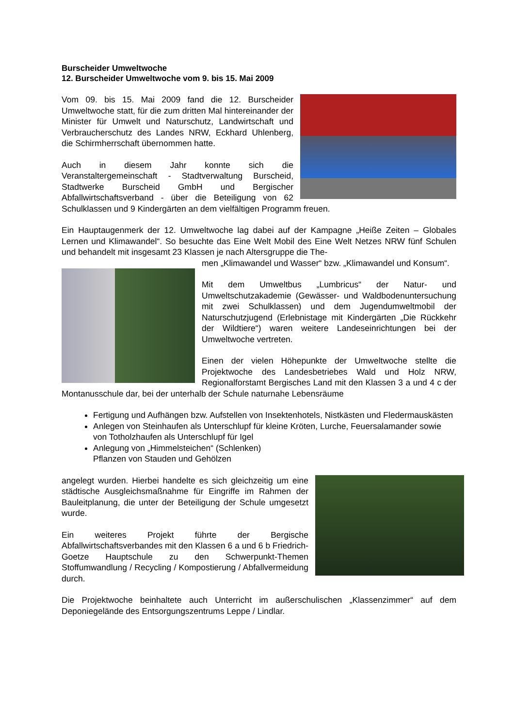Burscheider Umweltwoche
12. Burscheider Umweltwoche vom 9. bis 15. Mai 2009
Vom 09. bis 15. Mai 2009 fand die 12. Burscheider Umweltwoche statt, für die zum dritten Mal hintereinander der Minister für Umwelt und Naturschutz, Landwirtschaft und Verbraucherschutz des Landes NRW, Eckhard Uhlenberg, die Schirmherrschaft übernommen hatte.
Auch in diesem Jahr konnte sich die Veranstaltergemeinschaft - Stadtverwaltung Burscheid, Stadtwerke Burscheid GmbH und Bergischer Abfallwirtschaftsverband - über die Beteiligung von 62 Schulklassen und 9 Kindergärten an dem vielfältigen Programm freuen.
Ein Hauptaugenmerk der 12. Umweltwoche lag dabei auf der Kampagne „Heiße Zeiten – Globales Lernen und Klimawandel“. So besuchte das Eine Welt Mobil des Eine Welt Netzes NRW fünf Schulen und behandelt mit insgesamt 23 Klassen je nach Altersgruppe die The-
men „Klimawandel und Wasser“ bzw. „Klimawandel und Konsum“.
Mit dem Umweltbus „Lumbricus“ der Natur- und Umweltschutzakademie (Gewässer- und Waldbodenuntersuchung mit zwei Schulklassen) und dem Jugendumweltmobil der Naturschutzjugend (Erlebnistage mit Kindergärten „Die Rückkehr der Wildtiere“) waren weitere Landeseinrichtungen bei der Umweltwoche vertreten.
Einen der vielen Höhepunkte der Umweltwoche stellte die Projektwoche des Landesbetriebes Wald und Holz NRW, Regionalforstamt Bergisches Land mit den Klassen 3 a und 4 c der Montanusschule dar, bei der unterhalb der Schule naturnahe Lebensräume
Fertigung und Aufhängen bzw. Aufstellen von Insektenhotels, Nistkästen und Fledermauskästen
Anlegen von Steinhaufen als Unterschlupf für kleine Kröten, Lurche, Feuersalamander sowie von Totholzhaufen als Unterschlupf für Igel
Anlegung von „Himmelsteichen“ (Schlenken)
Pflanzen von Stauden und Gehölzen
angelegt wurden. Hierbei handelte es sich gleichzeitig um eine städtische Ausgleichsmaßnahme für Eingriffe im Rahmen der Bauleitplanung, die unter der Beteiligung der Schule umgesetzt wurde.
Ein weiteres Projekt führte der Bergische Abfallwirtschaftsverbandes mit den Klassen 6 a und 6 b Friedrich-Goetze Hauptschule zu den Schwerpunkt-Themen Stoffumwandlung / Recycling / Kompostierung / Abfallvermeidung durch.
Die Projektwoche beinhaltete auch Unterricht im außerschulischen „Klassenzimmer“ auf dem Deponiegelände des Entsorgungszentrums Leppe / Lindlar.